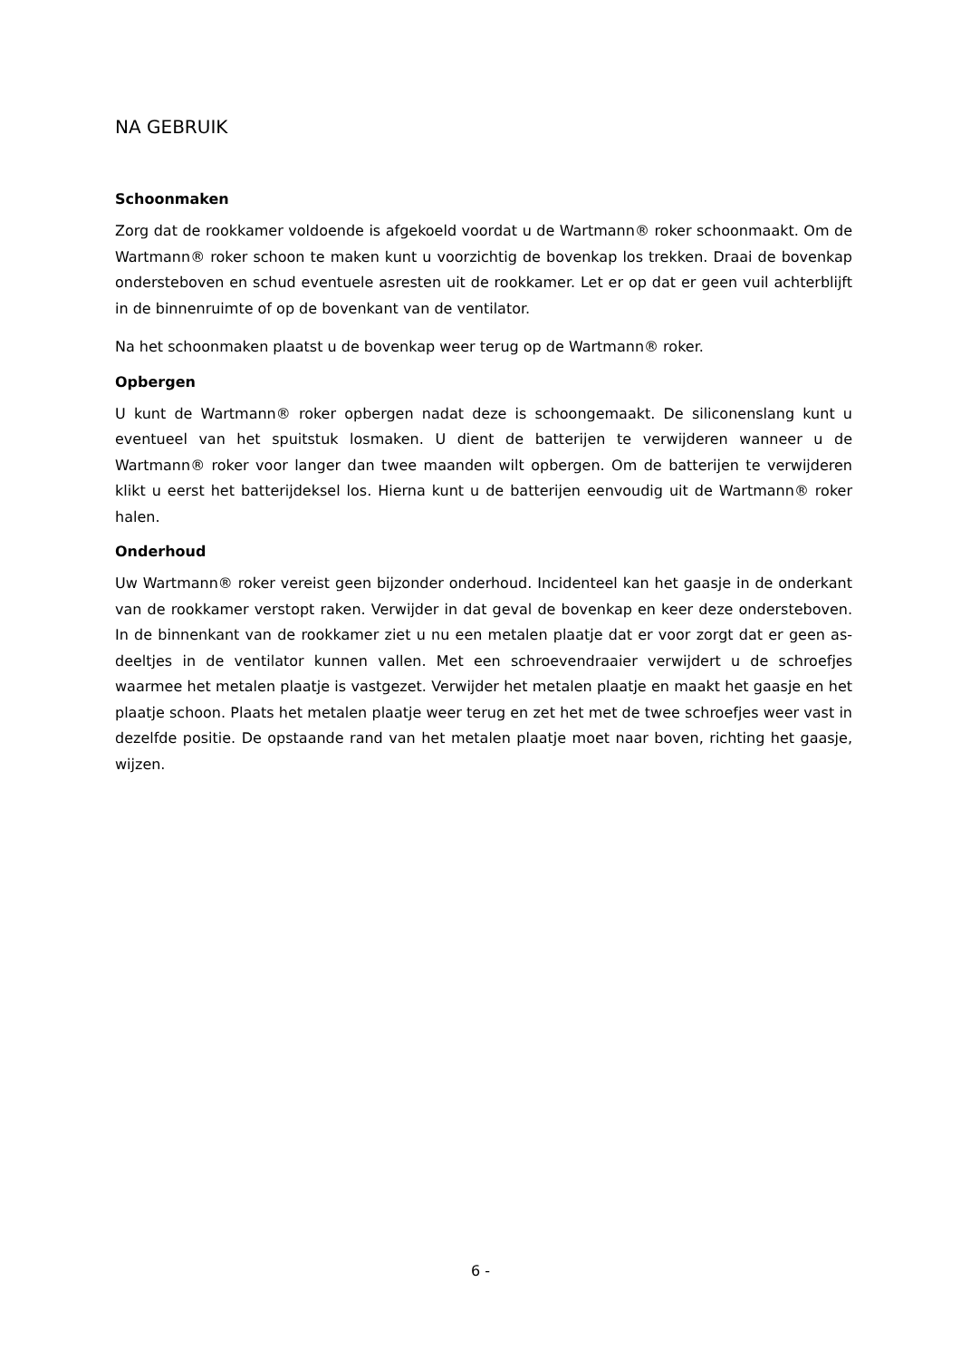NA GEBRUIK
Schoonmaken
Zorg dat de rookkamer voldoende is afgekoeld voordat u de Wartmann® roker schoonmaakt. Om de Wartmann® roker schoon te maken kunt u voorzichtig de bovenkap los trekken. Draai de bovenkap ondersteboven en schud eventuele asresten uit de rookkamer. Let er op dat er geen vuil achterblijft in de binnenruimte of op de bovenkant van de ventilator.
Na het schoonmaken plaatst u de bovenkap weer terug op de Wartmann® roker.
Opbergen
U kunt de Wartmann® roker opbergen nadat deze is schoongemaakt. De siliconenslang kunt u eventueel van het spuitstuk losmaken. U dient de batterijen te verwijderen wanneer u de Wartmann® roker voor langer dan twee maanden wilt opbergen. Om de batterijen te verwijderen klikt u eerst het batterijdeksel los. Hierna kunt u de batterijen eenvoudig uit de Wartmann® roker halen.
Onderhoud
Uw Wartmann® roker vereist geen bijzonder onderhoud. Incidenteel kan het gaasje in de onderkant van de rookkamer verstopt raken. Verwijder in dat geval de bovenkap en keer deze ondersteboven. In de binnenkant van de rookkamer ziet u nu een metalen plaatje dat er voor zorgt dat er geen as-deeltjes in de ventilator kunnen vallen. Met een schroevendraaier verwijdert u de schroefjes waarmee het metalen plaatje is vastgezet. Verwijder het metalen plaatje en maakt het gaasje en het plaatje schoon. Plaats het metalen plaatje weer terug en zet het met de twee schroefjes weer vast in dezelfde positie. De opstaande rand van het metalen plaatje moet naar boven, richting het gaasje, wijzen.
6 -